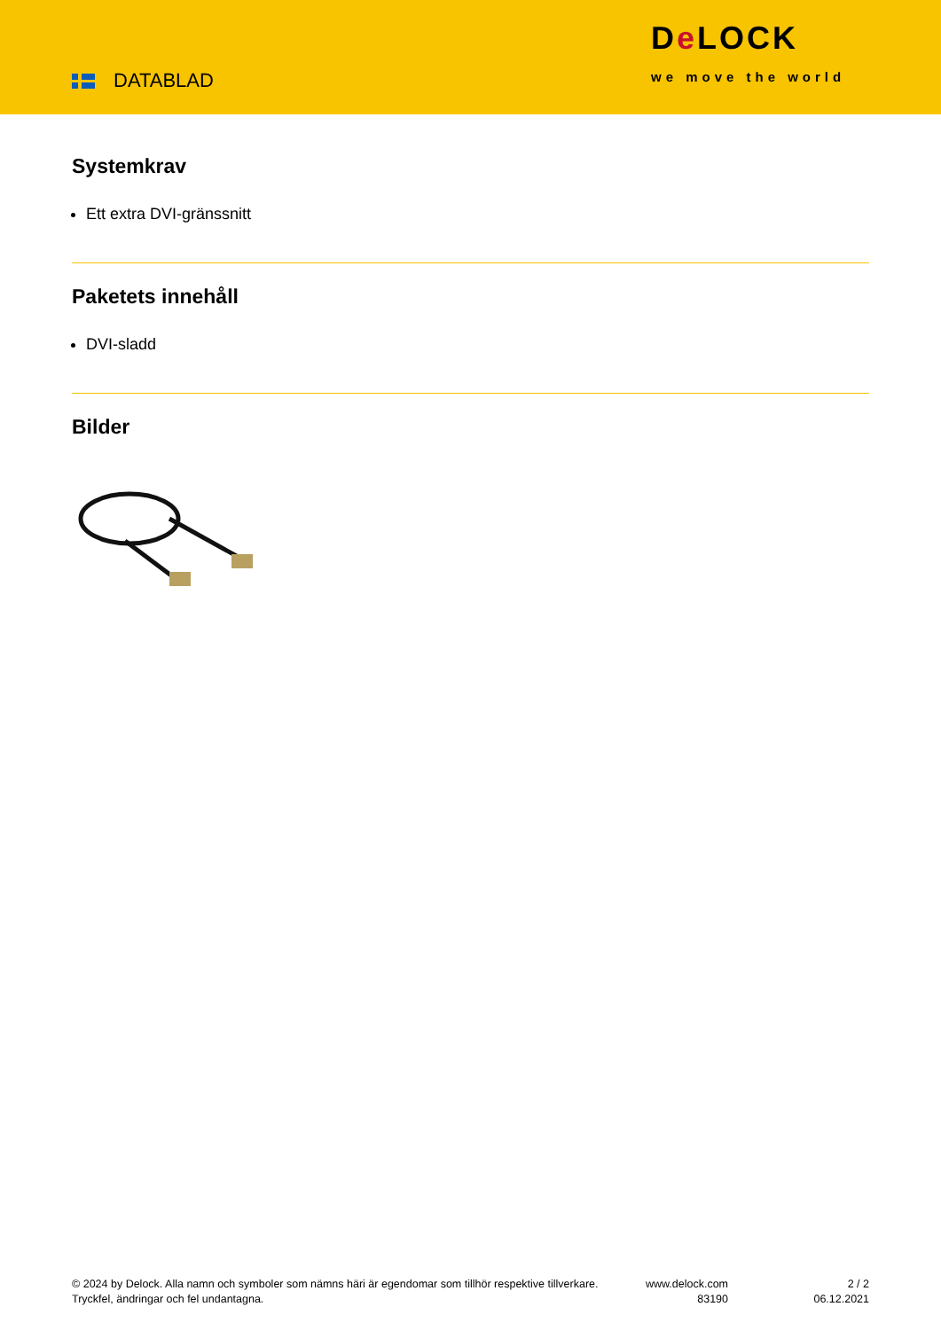DATABLAD
De LOCK
we move the world
Systemkrav
Ett extra DVI-gränssnitt
Paketets innehåll
DVI-sladd
Bilder
© 2024 by Delock. Alla namn och symboler som nämns häri är egendomar som tillhör respektive tillverkare. Tryckfel, ändringar och fel undantagna.
www.delock.com
83190
2 / 2
06.12.2021